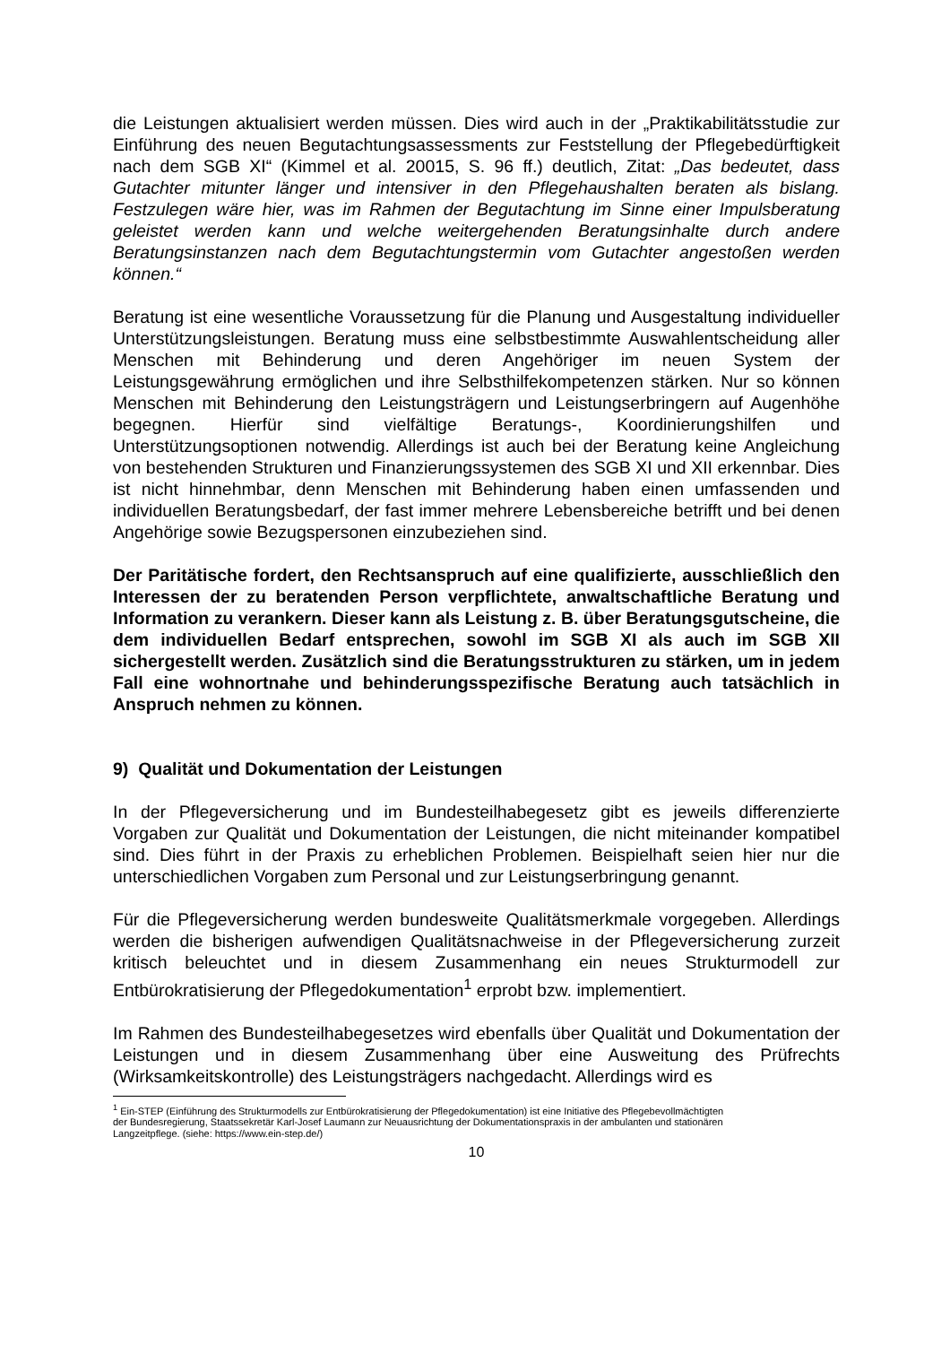die Leistungen aktualisiert werden müssen. Dies wird auch in der „Praktikabilitätsstudie zur Einführung des neuen Begutachtungsassessments zur Feststellung der Pflegebedürftigkeit nach dem SGB XI“ (Kimmel et al. 20015, S. 96 ff.) deutlich, Zitat: „Das bedeutet, dass Gutachter mitunter länger und intensiver in den Pflegehaushalten beraten als bislang. Festzulegen wäre hier, was im Rahmen der Begutachtung im Sinne einer Impulsberatung geleistet werden kann und welche weitergehenden Beratungsinhalte durch andere Beratungsinstanzen nach dem Begutachtungstermin vom Gutachter angestoßen werden können.“
Beratung ist eine wesentliche Voraussetzung für die Planung und Ausgestaltung individueller Unterstützungsleistungen. Beratung muss eine selbstbestimmte Auswahlentscheidung aller Menschen mit Behinderung und deren Angehöriger im neuen System der Leistungsgewährung ermöglichen und ihre Selbsthilfekompetenzen stärken. Nur so können Menschen mit Behinderung den Leistungsträgern und Leistungserbringern auf Augenhöhe begegnen. Hierfür sind vielfältige Beratungs-, Koordinierungshilfen und Unterstützungsoptionen notwendig. Allerdings ist auch bei der Beratung keine Angleichung von bestehenden Strukturen und Finanzierungssystemen des SGB XI und XII erkennbar. Dies ist nicht hinnehmbar, denn Menschen mit Behinderung haben einen umfassenden und individuellen Beratungsbedarf, der fast immer mehrere Lebensbereiche betrifft und bei denen Angehörige sowie Bezugspersonen einzubeziehen sind.
Der Paritätische fordert, den Rechtsanspruch auf eine qualifizierte, ausschließlich den Interessen der zu beratenden Person verpflichtete, anwaltschaftliche Beratung und Information zu verankern. Dieser kann als Leistung z. B. über Beratungsgutscheine, die dem individuellen Bedarf entsprechen, sowohl im SGB XI als auch im SGB XII sichergestellt werden. Zusätzlich sind die Beratungsstrukturen zu stärken, um in jedem Fall eine wohnortnahe und behinderungsspezifische Beratung auch tatsächlich in Anspruch nehmen zu können.
9) Qualität und Dokumentation der Leistungen
In der Pflegeversicherung und im Bundesteilhabegesetz gibt es jeweils differenzierte Vorgaben zur Qualität und Dokumentation der Leistungen, die nicht miteinander kompatibel sind. Dies führt in der Praxis zu erheblichen Problemen. Beispielhaft seien hier nur die unterschiedlichen Vorgaben zum Personal und zur Leistungserbringung genannt.
Für die Pflegeversicherung werden bundesweite Qualitätsmerkmale vorgegeben. Allerdings werden die bisherigen aufwendigen Qualitätsnachweise in der Pflegeversicherung zurzeit kritisch beleuchtet und in diesem Zusammenhang ein neues Strukturmodell zur Entbürokratisierung der Pflegedokumentation<sup>1</sup> erprobt bzw. implementiert.
Im Rahmen des Bundesteilhabegesetzes wird ebenfalls über Qualität und Dokumentation der Leistungen und in diesem Zusammenhang über eine Ausweitung des Prüfrechts (Wirksamkeitskontrolle) des Leistungsträgers nachgedacht. Allerdings wird es
<sup>1</sup> Ein-STEP (Einführung des Strukturmodells zur Entbürokratisierung der Pflegedokumentation) ist eine Initiative des Pflegebevollmächtigten der Bundesregierung, Staatssekretär Karl-Josef Laumann zur Neuausrichtung der Dokumentationspraxis in der ambulanten und stationären Langzeitpflege. (siehe: https://www.ein-step.de/)
10